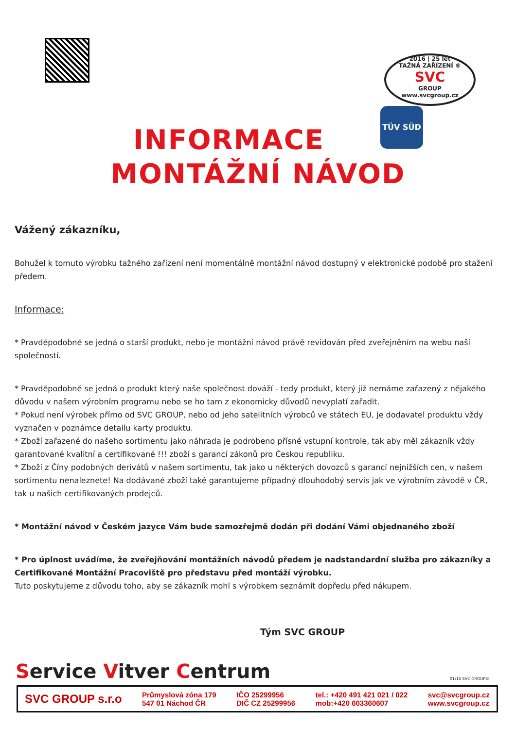2016 | 25 let
TAŽNÁ ZAŘÍZENÍ ®
SVC
GROUP
www.svcgroup.cz
TÜV SÜD
INFORMACE
MONTÁŽNÍ NÁVOD
Vážený zákazníku,
Bohužel k tomuto výrobku tažného zařízení není momentálně montážní návod dostupný v elektronické podobě pro stažení předem.
Informace:
* Pravděpodobně se jedná o starší produkt, nebo je montážní návod právě revidován před zveřejněním na webu naší společností.
* Pravděpodobně se jedná o produkt který naše společnost dováží - tedy produkt, který již nemáme zařazený z nějakého důvodu v našem výrobním programu nebo se ho tam z ekonomicky důvodů nevyplatí zařadit.
* Pokud není výrobek přímo od SVC GROUP, nebo od jeho satelitních výrobců ve státech EU, je dodavatel produktu vždy vyznačen v poznámce detailu karty produktu.
* Zboží zařazené do našeho sortimentu jako náhrada je podrobeno přísné vstupní kontrole, tak aby měl zákazník vždy garantované kvalitní a certifikované !!! zboží s garancí zákonů pro Českou republiku.
* Zboží z Číny podobných derivátů v našem sortimentu, tak jako u některých dovozců s garancí nejnižších cen, v našem sortimentu nenaleznete! Na dodávané zboží také garantujeme případný dlouhodobý servis jak ve výrobním závodě v ČR, tak u našich certifikovaných prodejců.
* Montážní návod v Českém jazyce Vám bude samozřejmě dodán při dodání Vámi objednaného zboží
* Pro úplnost uvádíme, že zveřejňování montážních návodů předem je nadstandardní služba pro zákazníky a Certifikované Montážní Pracoviště pro představu před montáží výrobku.
Tuto poskytujeme z důvodu toho, aby se zákazník mohl s výrobkem seznámit dopředu před nákupem.
Tým SVC GROUP
Service Vitver Centrum 01/15 SVC GROUP©
SVC GROUP s.r.o Průmyslová zóna 179
547 01 Náchod ČR IČO 25299956
DIČ CZ 25299956 tel.: +420 491 421 021 / 022
mob:+420 603360607 svc@svcgroup.cz
www.svcgroup.cz